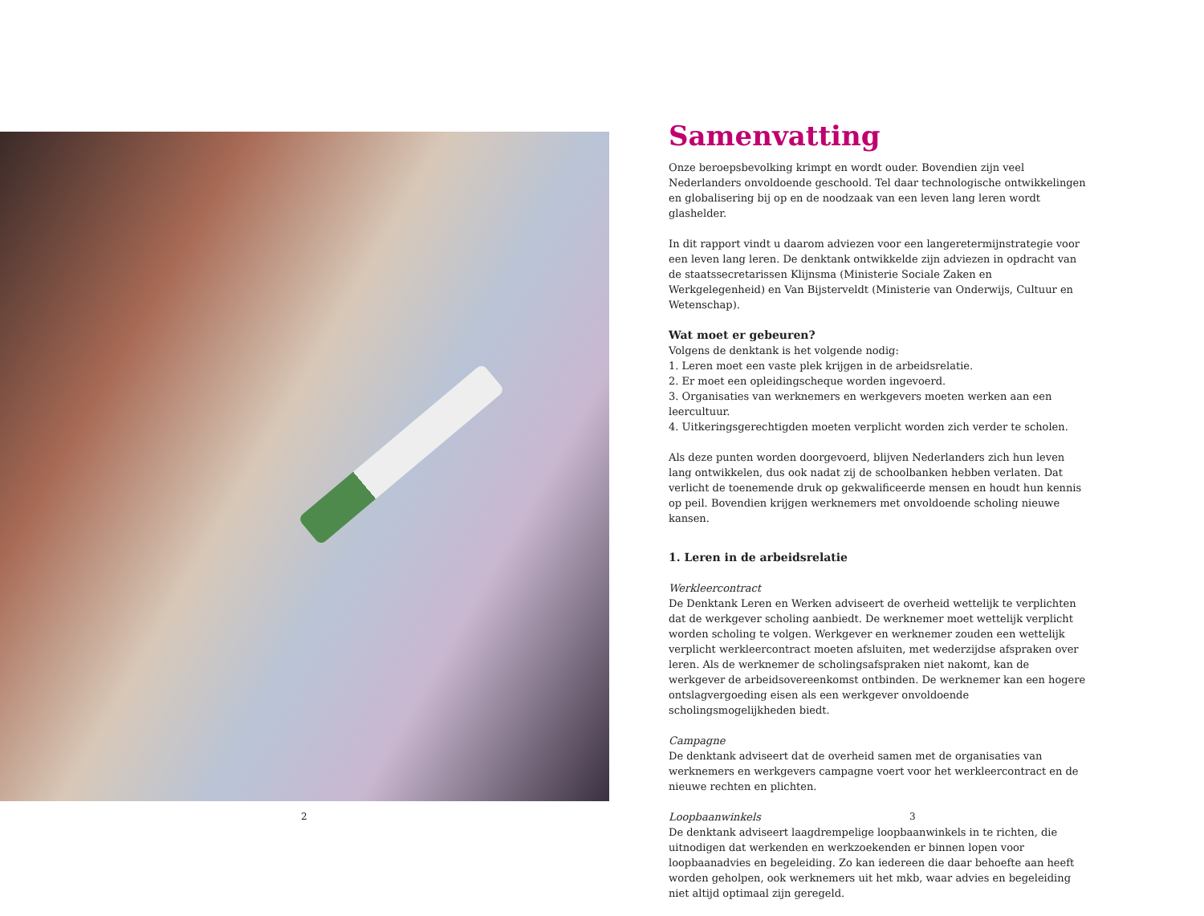Samenvatting
Onze beroepsbevolking krimpt en wordt ouder. Bovendien zijn veel Nederlanders onvoldoende geschoold. Tel daar technologische ontwikkelingen en globalisering bij op en de noodzaak van een leven lang leren wordt glashelder.
In dit rapport vindt u daarom adviezen voor een langeretermijnstrategie voor een leven lang leren. De denktank ontwikkelde zijn adviezen in opdracht van de staatssecretarissen Klijnsma (Ministerie Sociale Zaken en Werkgelegenheid) en Van Bijsterveldt (Ministerie van Onderwijs, Cultuur en Wetenschap).
Wat moet er gebeuren?
Volgens de denktank is het volgende nodig:
1. Leren moet een vaste plek krijgen in de arbeidsrelatie.
2. Er moet een opleidingscheque worden ingevoerd.
3. Organisaties van werknemers en werkgevers moeten werken aan een leercultuur.
4. Uitkeringsgerechtigden moeten verplicht worden zich verder te scholen.
Als deze punten worden doorgevoerd, blijven Nederlanders zich hun leven lang ontwikkelen, dus ook nadat zij de schoolbanken hebben verlaten. Dat verlicht de toenemende druk op gekwalificeerde mensen en houdt hun kennis op peil. Bovendien krijgen werknemers met onvoldoende scholing nieuwe kansen.
1. Leren in de arbeidsrelatie
Werkleercontract
De Denktank Leren en Werken adviseert de overheid wettelijk te verplichten dat de werkgever scholing aanbiedt. De werknemer moet wettelijk verplicht worden scholing te volgen. Werkgever en werknemer zouden een wettelijk verplicht werkleercontract moeten afsluiten, met wederzijdse afspraken over leren. Als de werknemer de scholingsafspraken niet nakomt, kan de werkgever de arbeidsovereenkomst ontbinden. De werknemer kan een hogere ontslagvergoeding eisen als een werkgever onvoldoende scholingsmogelijkheden biedt.
Campagne
De denktank adviseert dat de overheid samen met de organisaties van werknemers en werkgevers campagne voert voor het werkleercontract en de nieuwe rechten en plichten.
Loopbaanwinkels
De denktank adviseert laagdrempelige loopbaanwinkels in te richten, die uitnodigen dat werkenden en werkzoekenden er binnen lopen voor loopbaanadvies en begeleiding. Zo kan iedereen die daar behoefte aan heeft worden geholpen, ook werknemers uit het mkb, waar advies en begeleiding niet altijd optimaal zijn geregeld.
2 3